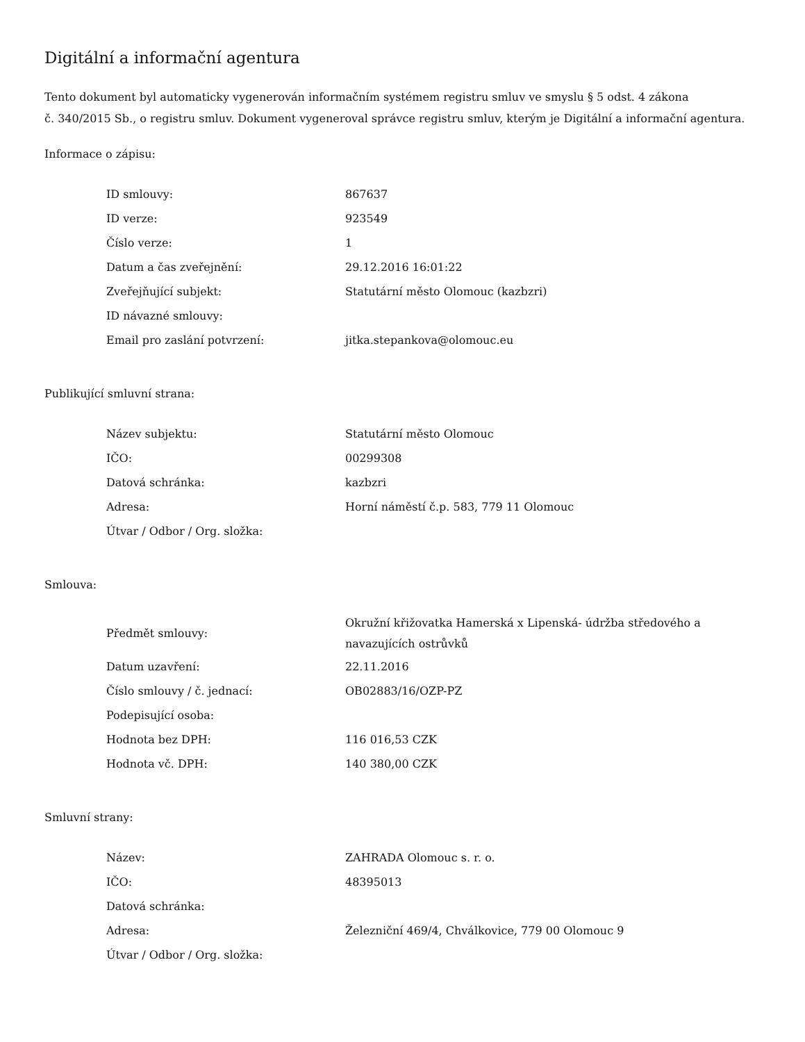Digitální a informační agentura
Tento dokument byl automaticky vygenerován informačním systémem registru smluv ve smyslu § 5 odst. 4 zákona
č. 340/2015 Sb., o registru smluv. Dokument vygeneroval správce registru smluv, kterým je Digitální a informační agentura.
Informace o zápisu:
| ID smlouvy: | 867637 |
| ID verze: | 923549 |
| Číslo verze: | 1 |
| Datum a čas zveřejnění: | 29.12.2016 16:01:22 |
| Zveřejňující subjekt: | Statutární město Olomouc (kazbzri) |
| ID návazné smlouvy: | |
| Email pro zaslání potvrzení: | jitka.stepankova@olomouc.eu |
Publikující smluvní strana:
| Název subjektu: | Statutární město Olomouc |
| IČO: | 00299308 |
| Datová schránka: | kazbzri |
| Adresa: | Horní náměstí č.p. 583, 779 11 Olomouc |
| Útvar / Odbor / Org. složka: | |
Smlouva:
| Předmět smlouvy: | Okružní křižovatka Hamerská x Lipenská- údržba středového a navazujících ostrůvků |
| Datum uzavření: | 22.11.2016 |
| Číslo smlouvy / č. jednací: | OB02883/16/OZP-PZ |
| Podepisující osoba: | |
| Hodnota bez DPH: | 116 016,53 CZK |
| Hodnota vč. DPH: | 140 380,00 CZK |
Smluvní strany:
| Název: | ZAHRADA Olomouc s. r. o. |
| IČO: | 48395013 |
| Datová schránka: | |
| Adresa: | Železniční 469/4, Chválkovice, 779 00 Olomouc 9 |
| Útvar / Odbor / Org. složka: | |